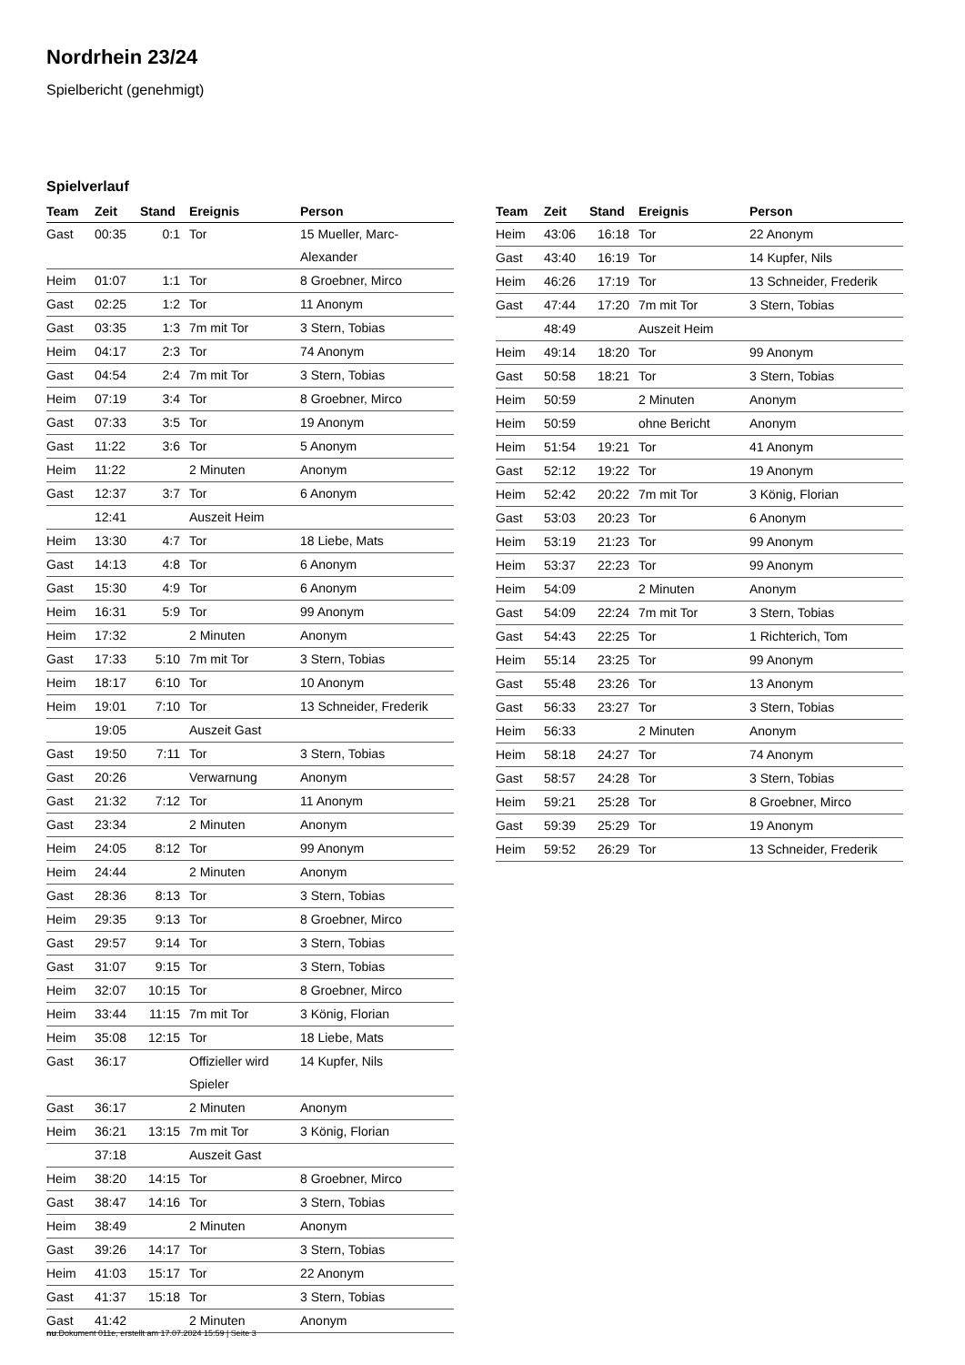Nordrhein 23/24
Spielbericht (genehmigt)
Spielverlauf
| Team | Zeit | Stand | Ereignis | Person |
| --- | --- | --- | --- | --- |
| Gast | 00:35 | 0:1 | Tor | 15 Mueller, Marc-Alexander |
| Heim | 01:07 | 1:1 | Tor | 8 Groebner, Mirco |
| Gast | 02:25 | 1:2 | Tor | 11 Anonym |
| Gast | 03:35 | 1:3 | 7m mit Tor | 3 Stern, Tobias |
| Heim | 04:17 | 2:3 | Tor | 74 Anonym |
| Gast | 04:54 | 2:4 | 7m mit Tor | 3 Stern, Tobias |
| Heim | 07:19 | 3:4 | Tor | 8 Groebner, Mirco |
| Gast | 07:33 | 3:5 | Tor | 19 Anonym |
| Gast | 11:22 | 3:6 | Tor | 5 Anonym |
| Heim | 11:22 | | 2 Minuten | Anonym |
| Gast | 12:37 | 3:7 | Tor | 6 Anonym |
| | 12:41 | | Auszeit Heim | |
| Heim | 13:30 | 4:7 | Tor | 18 Liebe, Mats |
| Gast | 14:13 | 4:8 | Tor | 6 Anonym |
| Gast | 15:30 | 4:9 | Tor | 6 Anonym |
| Heim | 16:31 | 5:9 | Tor | 99 Anonym |
| Heim | 17:32 | | 2 Minuten | Anonym |
| Gast | 17:33 | 5:10 | 7m mit Tor | 3 Stern, Tobias |
| Heim | 18:17 | 6:10 | Tor | 10 Anonym |
| Heim | 19:01 | 7:10 | Tor | 13 Schneider, Frederik |
| | 19:05 | | Auszeit Gast | |
| Gast | 19:50 | 7:11 | Tor | 3 Stern, Tobias |
| Gast | 20:26 | | Verwarnung | Anonym |
| Gast | 21:32 | 7:12 | Tor | 11 Anonym |
| Gast | 23:34 | | 2 Minuten | Anonym |
| Heim | 24:05 | 8:12 | Tor | 99 Anonym |
| Heim | 24:44 | | 2 Minuten | Anonym |
| Gast | 28:36 | 8:13 | Tor | 3 Stern, Tobias |
| Heim | 29:35 | 9:13 | Tor | 8 Groebner, Mirco |
| Gast | 29:57 | 9:14 | Tor | 3 Stern, Tobias |
| Gast | 31:07 | 9:15 | Tor | 3 Stern, Tobias |
| Heim | 32:07 | 10:15 | Tor | 8 Groebner, Mirco |
| Heim | 33:44 | 11:15 | 7m mit Tor | 3 König, Florian |
| Heim | 35:08 | 12:15 | Tor | 18 Liebe, Mats |
| Gast | 36:17 | | Offizieller wird Spieler | 14 Kupfer, Nils |
| Gast | 36:17 | | 2 Minuten | Anonym |
| Heim | 36:21 | 13:15 | 7m mit Tor | 3 König, Florian |
| | 37:18 | | Auszeit Gast | |
| Heim | 38:20 | 14:15 | Tor | 8 Groebner, Mirco |
| Gast | 38:47 | 14:16 | Tor | 3 Stern, Tobias |
| Heim | 38:49 | | 2 Minuten | Anonym |
| Gast | 39:26 | 14:17 | Tor | 3 Stern, Tobias |
| Heim | 41:03 | 15:17 | Tor | 22 Anonym |
| Gast | 41:37 | 15:18 | Tor | 3 Stern, Tobias |
| Gast | 41:42 | | 2 Minuten | Anonym |
| Team | Zeit | Stand | Ereignis | Person |
| --- | --- | --- | --- | --- |
| Heim | 43:06 | 16:18 | Tor | 22 Anonym |
| Gast | 43:40 | 16:19 | Tor | 14 Kupfer, Nils |
| Heim | 46:26 | 17:19 | Tor | 13 Schneider, Frederik |
| Gast | 47:44 | 17:20 | 7m mit Tor | 3 Stern, Tobias |
| | 48:49 | | Auszeit Heim | |
| Heim | 49:14 | 18:20 | Tor | 99 Anonym |
| Gast | 50:58 | 18:21 | Tor | 3 Stern, Tobias |
| Heim | 50:59 | | 2 Minuten | Anonym |
| Heim | 50:59 | | ohne Bericht | Anonym |
| Heim | 51:54 | 19:21 | Tor | 41 Anonym |
| Gast | 52:12 | 19:22 | Tor | 19 Anonym |
| Heim | 52:42 | 20:22 | 7m mit Tor | 3 König, Florian |
| Gast | 53:03 | 20:23 | Tor | 6 Anonym |
| Heim | 53:19 | 21:23 | Tor | 99 Anonym |
| Heim | 53:37 | 22:23 | Tor | 99 Anonym |
| Heim | 54:09 | | 2 Minuten | Anonym |
| Gast | 54:09 | 22:24 | 7m mit Tor | 3 Stern, Tobias |
| Gast | 54:43 | 22:25 | Tor | 1 Richterich, Tom |
| Heim | 55:14 | 23:25 | Tor | 99 Anonym |
| Gast | 55:48 | 23:26 | Tor | 13 Anonym |
| Gast | 56:33 | 23:27 | Tor | 3 Stern, Tobias |
| Heim | 56:33 | | 2 Minuten | Anonym |
| Heim | 58:18 | 24:27 | Tor | 74 Anonym |
| Gast | 58:57 | 24:28 | Tor | 3 Stern, Tobias |
| Heim | 59:21 | 25:28 | Tor | 8 Groebner, Mirco |
| Gast | 59:39 | 25:29 | Tor | 19 Anonym |
| Heim | 59:52 | 26:29 | Tor | 13 Schneider, Frederik |
nu.Dokument 011e, erstellt am 17.07.2024 15:59 | Seite 3